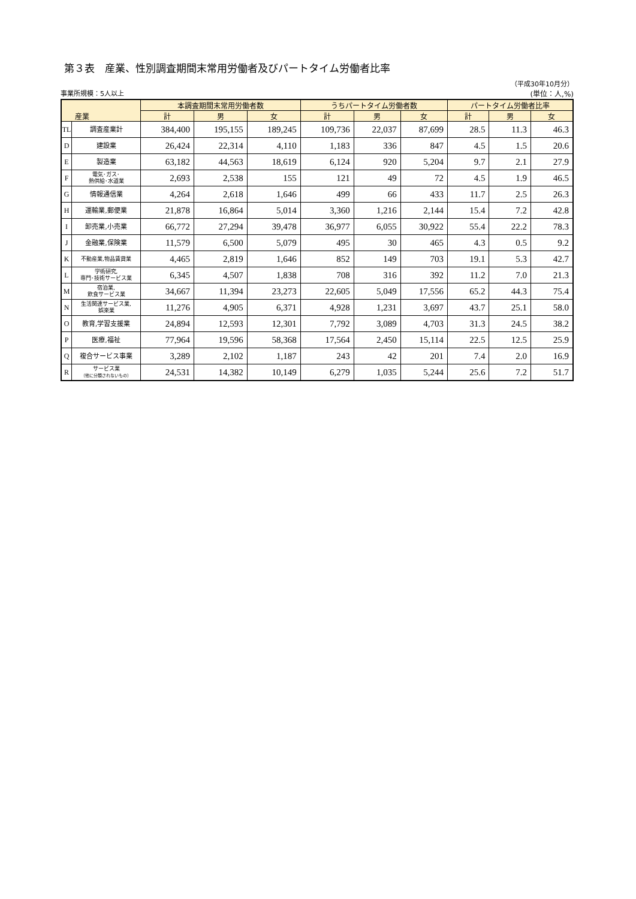第３表　産業、性別調査期間末常用労働者及びパートタイム労働者比率
（平成30年10月分）
事業所規模：5人以上 (単位：人,%)
| 産業 | | 本調査期間末常用労働者数 | | | うちパートタイム労働者数 | | | パートタイム労働者比率 | | |
| --- | --- | --- | --- | --- | --- | --- | --- | --- | --- | --- |
| | | 計 | 男 | 女 | 計 | 男 | 女 | 計 | 男 | 女 |
| TL | 調査産業計 | 384,400 | 195,155 | 189,245 | 109,736 | 22,037 | 87,699 | 28.5 | 11.3 | 46.3 |
| D | 建設業 | 26,424 | 22,314 | 4,110 | 1,183 | 336 | 847 | 4.5 | 1.5 | 20.6 |
| E | 製造業 | 63,182 | 44,563 | 18,619 | 6,124 | 920 | 5,204 | 9.7 | 2.1 | 27.9 |
| F | 電気･ガス･ 熱供給･水道業 | 2,693 | 2,538 | 155 | 121 | 49 | 72 | 4.5 | 1.9 | 46.5 |
| G | 情報通信業 | 4,264 | 2,618 | 1,646 | 499 | 66 | 433 | 11.7 | 2.5 | 26.3 |
| H | 運輸業,郵便業 | 21,878 | 16,864 | 5,014 | 3,360 | 1,216 | 2,144 | 15.4 | 7.2 | 42.8 |
| I | 卸売業,小売業 | 66,772 | 27,294 | 39,478 | 36,977 | 6,055 | 30,922 | 55.4 | 22.2 | 78.3 |
| J | 金融業,保険業 | 11,579 | 6,500 | 5,079 | 495 | 30 | 465 | 4.3 | 0.5 | 9.2 |
| K | 不動産業,物品賃貸業 | 4,465 | 2,819 | 1,646 | 852 | 149 | 703 | 19.1 | 5.3 | 42.7 |
| L | 学術研究, 専門･技術サービス業 | 6,345 | 4,507 | 1,838 | 708 | 316 | 392 | 11.2 | 7.0 | 21.3 |
| M | 宿泊業, 飲食サービス業 | 34,667 | 11,394 | 23,273 | 22,605 | 5,049 | 17,556 | 65.2 | 44.3 | 75.4 |
| N | 生活関連サービス業, 娯楽業 | 11,276 | 4,905 | 6,371 | 4,928 | 1,231 | 3,697 | 43.7 | 25.1 | 58.0 |
| O | 教育,学習支援業 | 24,894 | 12,593 | 12,301 | 7,792 | 3,089 | 4,703 | 31.3 | 24.5 | 38.2 |
| P | 医療,福祉 | 77,964 | 19,596 | 58,368 | 17,564 | 2,450 | 15,114 | 22.5 | 12.5 | 25.9 |
| Q | 複合サービス事業 | 3,289 | 2,102 | 1,187 | 243 | 42 | 201 | 7.4 | 2.0 | 16.9 |
| R | サービス業 （他に分類されないもの） | 24,531 | 14,382 | 10,149 | 6,279 | 1,035 | 5,244 | 25.6 | 7.2 | 51.7 |